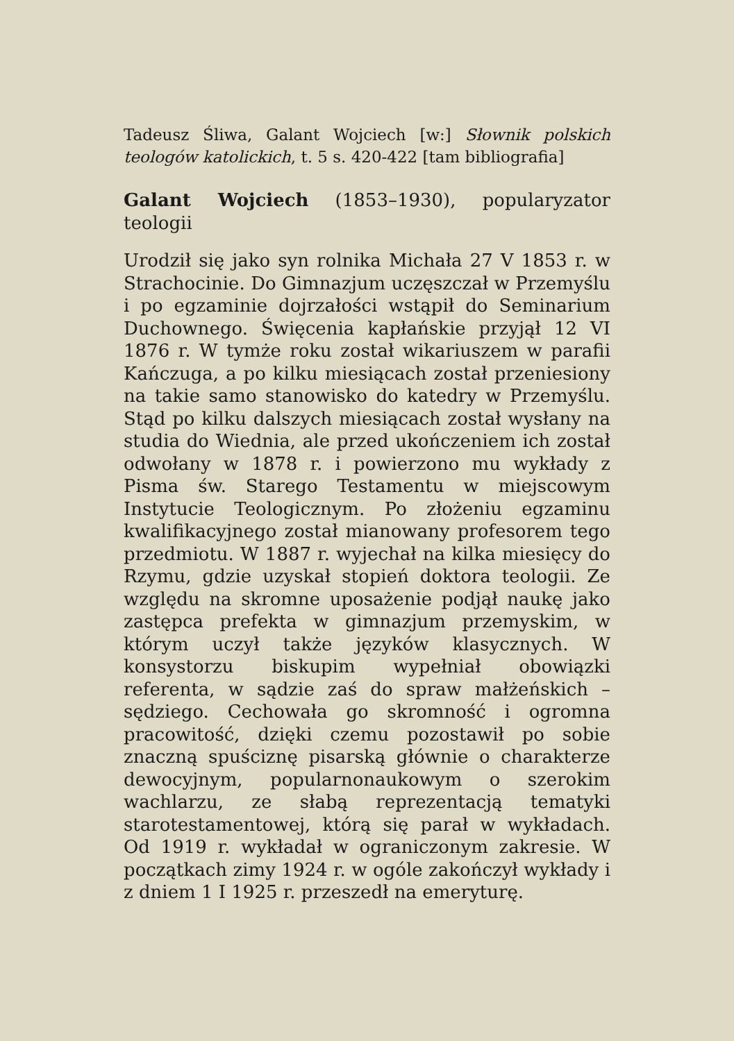Tadeusz Śliwa, Galant Wojciech [w:] Słownik polskich teologów katolickich, t. 5 s. 420-422 [tam bibliografia]
Galant Wojciech (1853–1930), popularyzator teologii
Urodził się jako syn rolnika Michała 27 V 1853 r. w Strachocinie. Do Gimnazjum uczęszczał w Przemyślu i po egzaminie dojrzałości wstąpił do Seminarium Duchownego. Święcenia kapłańskie przyjął 12 VI 1876 r. W tymże roku został wikariuszem w parafii Kańczuga, a po kilku miesiącach został przeniesiony na takie samo stanowisko do katedry w Przemyślu. Stąd po kilku dalszych miesiącach został wysłany na studia do Wiednia, ale przed ukończeniem ich został odwołany w 1878 r. i powierzono mu wykłady z Pisma św. Starego Testamentu w miejscowym Instytucie Teologicznym. Po złożeniu egzaminu kwalifikacyjnego został mianowany profesorem tego przedmiotu. W 1887 r. wyjechał na kilka miesięcy do Rzymu, gdzie uzyskał stopień doktora teologii. Ze względu na skromne uposażenie podjął naukę jako zastępca prefekta w gimnazjum przemyskim, w którym uczył także języków klasycznych. W konsystorzu biskupim wypełniał obowiązki referenta, w sądzie zaś do spraw małżeńskich – sędziego. Cechowała go skromność i ogromna pracowitość, dzięki czemu pozostawił po sobie znaczną spuściznę pisarską głównie o charakterze dewocyjnym, popularnonaukowym o szerokim wachlarzu, ze słabą reprezentacją tematyki starotestamentowej, którą się parał w wykładach. Od 1919 r. wykładał w ograniczonym zakresie. W początkach zimy 1924 r. w ogóle zakończył wykłady i z dniem 1 I 1925 r. przeszedł na emeryturę.